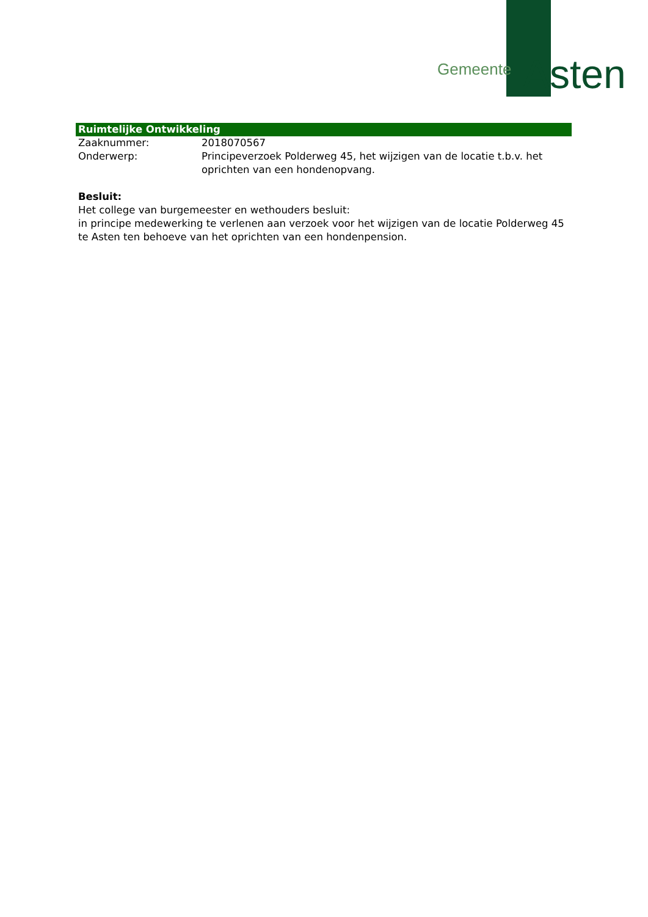Gemeente Asten
Ruimtelijke Ontwikkeling
Zaaknummer: 2018070567
Onderwerp: Principeverzoek Polderweg 45, het wijzigen van de locatie t.b.v. het oprichten van een hondenopvang.
Besluit:
Het college van burgemeester en wethouders besluit:
in principe medewerking te verlenen aan verzoek voor het wijzigen van de locatie Polderweg 45 te Asten ten behoeve van het oprichten van een hondenpension.